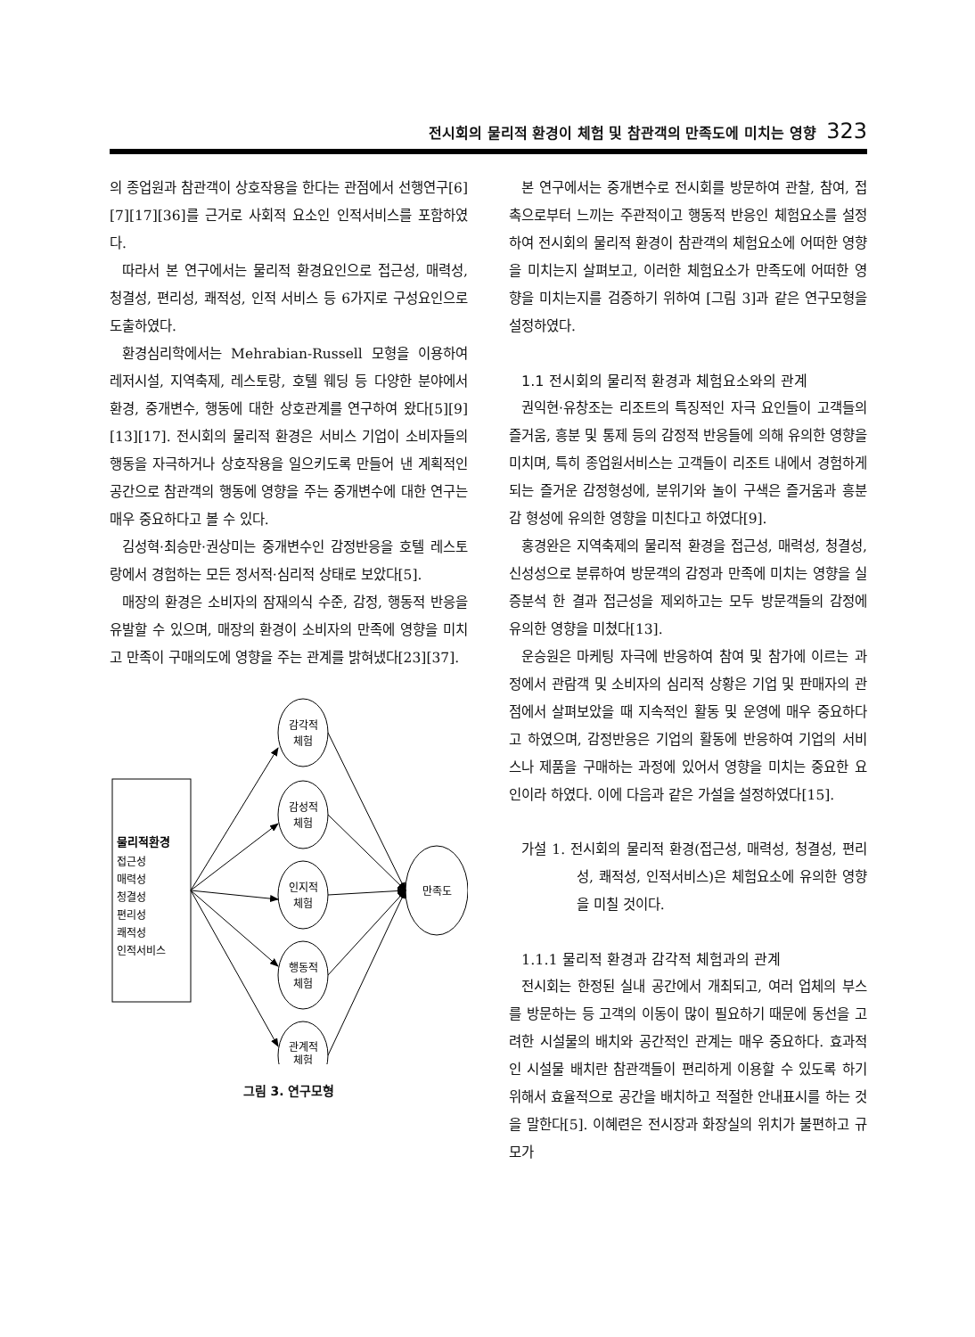전시회의 물리적 환경이 체험 및 참관객의 만족도에 미치는 영향 323
의 종업원과 참관객이 상호작용을 한다는 관점에서 선행연구[6][7][17][36]를 근거로 사회적 요소인 인적서비스를 포함하였다.
따라서 본 연구에서는 물리적 환경요인으로 접근성, 매력성, 청결성, 편리성, 쾌적성, 인적 서비스 등 6가지로 구성요인으로 도출하였다.
환경심리학에서는 Mehrabian-Russell 모형을 이용하여 레저시설, 지역축제, 레스토랑, 호텔 웨딩 등 다양한 분야에서 환경, 중개변수, 행동에 대한 상호관계를 연구하여 왔다[5][9][13][17]. 전시회의 물리적 환경은 서비스 기업이 소비자들의 행동을 자극하거나 상호작용을 일으키도록 만들어 낸 계획적인 공간으로 참관객의 행동에 영향을 주는 중개변수에 대한 연구는 매우 중요하다고 볼 수 있다.
김성혁·최승만·권상미는 중개변수인 감정반응을 호텔 레스토랑에서 경험하는 모든 정서적·심리적 상태로 보았다[5].
매장의 환경은 소비자의 잠재의식 수준, 감정, 행동적 반응을 유발할 수 있으며, 매장의 환경이 소비자의 만족에 영향을 미치고 만족이 구매의도에 영향을 주는 관계를 밝혀냈다[23][37].
물리적환경
접근성
매력성
청결성
편리성
쾌적성
인적서비스
감각적
체험
감성적
체험
인지적
체험
행동적
체험
관계적
체험
만족도
그림 3. 연구모형
본 연구에서는 중개변수로 전시회를 방문하여 관찰, 참여, 접촉으로부터 느끼는 주관적이고 행동적 반응인 체험요소를 설정하여 전시회의 물리적 환경이 참관객의 체험요소에 어떠한 영향을 미치는지 살펴보고, 이러한 체험요소가 만족도에 어떠한 영향을 미치는지를 검증하기 위하여 [그림 3]과 같은 연구모형을 설정하였다.
1.1 전시회의 물리적 환경과 체험요소와의 관계
권익현·유창조는 리조트의 특징적인 자극 요인들이 고객들의 즐거움, 흥분 및 통제 등의 감정적 반응들에 의해 유의한 영향을 미치며, 특히 종업원서비스는 고객들이 리조트 내에서 경험하게 되는 즐거운 감정형성에, 분위기와 놀이 구색은 즐거움과 흥분감 형성에 유의한 영향을 미친다고 하였다[9].
홍경완은 지역축제의 물리적 환경을 접근성, 매력성, 청결성, 신성성으로 분류하여 방문객의 감정과 만족에 미치는 영향을 실증분석 한 결과 접근성을 제외하고는 모두 방문객들의 감정에 유의한 영향을 미쳤다[13].
운승원은 마케팅 자극에 반응하여 참여 및 참가에 이르는 과정에서 관람객 및 소비자의 심리적 상황은 기업 및 판매자의 관점에서 살펴보았을 때 지속적인 활동 및 운영에 매우 중요하다고 하였으며, 감정반응은 기업의 활동에 반응하여 기업의 서비스나 제품을 구매하는 과정에 있어서 영향을 미치는 중요한 요인이라 하였다. 이에 다음과 같은 가설을 설정하였다[15].
가설 1. 전시회의 물리적 환경(접근성, 매력성, 청결성, 편리성, 쾌적성, 인적서비스)은 체험요소에 유의한 영향을 미칠 것이다.
1.1.1 물리적 환경과 감각적 체험과의 관계
전시회는 한정된 실내 공간에서 개최되고, 여러 업체의 부스를 방문하는 등 고객의 이동이 많이 필요하기 때문에 동선을 고려한 시설물의 배치와 공간적인 관계는 매우 중요하다. 효과적인 시설물 배치란 참관객들이 편리하게 이용할 수 있도록 하기 위해서 효율적으로 공간을 배치하고 적절한 안내표시를 하는 것을 말한다[5]. 이혜련은 전시장과 화장실의 위치가 불편하고 규모가